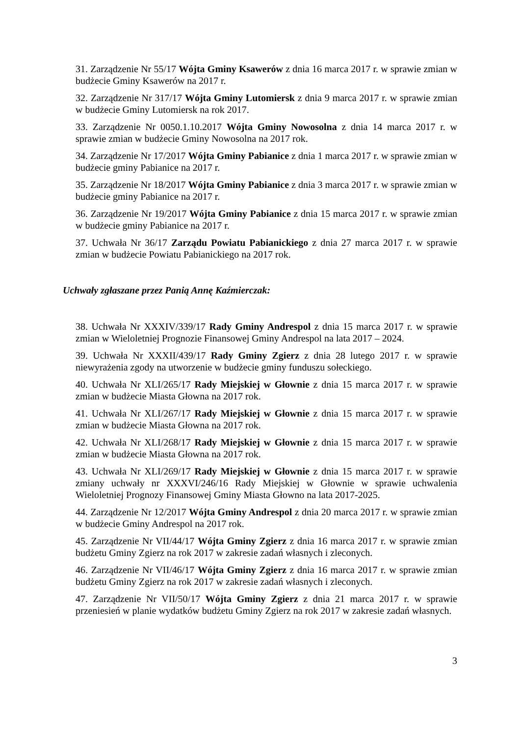31. Zarządzenie Nr 55/17 Wójta Gminy Ksawerów z dnia 16 marca 2017 r. w sprawie zmian w budżecie Gminy Ksawerów na 2017 r.
32. Zarządzenie Nr 317/17 Wójta Gminy Lutomiersk z dnia 9 marca 2017 r. w sprawie zmian w budżecie Gminy Lutomiersk na rok 2017.
33. Zarządzenie Nr 0050.1.10.2017 Wójta Gminy Nowosolna z dnia 14 marca 2017 r. w sprawie zmian w budżecie Gminy Nowosolna na 2017 rok.
34. Zarządzenie Nr 17/2017 Wójta Gminy Pabianice z dnia 1 marca 2017 r. w sprawie zmian w budżecie gminy Pabianice na 2017 r.
35. Zarządzenie Nr 18/2017 Wójta Gminy Pabianice z dnia 3 marca 2017 r. w sprawie zmian w budżecie gminy Pabianice na 2017 r.
36. Zarządzenie Nr 19/2017 Wójta Gminy Pabianice z dnia 15 marca 2017 r. w sprawie zmian w budżecie gminy Pabianice na 2017 r.
37. Uchwała Nr 36/17 Zarządu Powiatu Pabianickiego z dnia 27 marca 2017 r. w sprawie zmian w budżecie Powiatu Pabianickiego na 2017 rok.
Uchwały zgłaszane przez Panią Annę Kaźmierczak:
38. Uchwała Nr XXXIV/339/17 Rady Gminy Andrespol z dnia 15 marca 2017 r. w sprawie zmian w Wieloletniej Prognozie Finansowej Gminy Andrespol na lata 2017 – 2024.
39. Uchwała Nr XXXII/439/17 Rady Gminy Zgierz z dnia 28 lutego 2017 r. w sprawie niewyrażenia zgody na utworzenie w budżecie gminy funduszu sołeckiego.
40. Uchwała Nr XLI/265/17 Rady Miejskiej w Głownie z dnia 15 marca 2017 r. w sprawie zmian w budżecie Miasta Głowna na 2017 rok.
41. Uchwała Nr XLI/267/17 Rady Miejskiej w Głownie z dnia 15 marca 2017 r. w sprawie zmian w budżecie Miasta Głowna na 2017 rok.
42. Uchwała Nr XLI/268/17 Rady Miejskiej w Głownie z dnia 15 marca 2017 r. w sprawie zmian w budżecie Miasta Głowna na 2017 rok.
43. Uchwała Nr XLI/269/17 Rady Miejskiej w Głownie z dnia 15 marca 2017 r. w sprawie zmiany uchwały nr XXXVI/246/16 Rady Miejskiej w Głownie w sprawie uchwalenia Wieloletniej Prognozy Finansowej Gminy Miasta Głowno na lata 2017-2025.
44. Zarządzenie Nr 12/2017 Wójta Gminy Andrespol z dnia 20 marca 2017 r. w sprawie zmian w budżecie Gminy Andrespol na 2017 rok.
45. Zarządzenie Nr VII/44/17 Wójta Gminy Zgierz z dnia 16 marca 2017 r. w sprawie zmian budżetu Gminy Zgierz na rok 2017 w zakresie zadań własnych i zleconych.
46. Zarządzenie Nr VII/46/17 Wójta Gminy Zgierz z dnia 16 marca 2017 r. w sprawie zmian budżetu Gminy Zgierz na rok 2017 w zakresie zadań własnych i zleconych.
47. Zarządzenie Nr VII/50/17 Wójta Gminy Zgierz z dnia 21 marca 2017 r. w sprawie przeniesień w planie wydatków budżetu Gminy Zgierz na rok 2017 w zakresie zadań własnych.
3